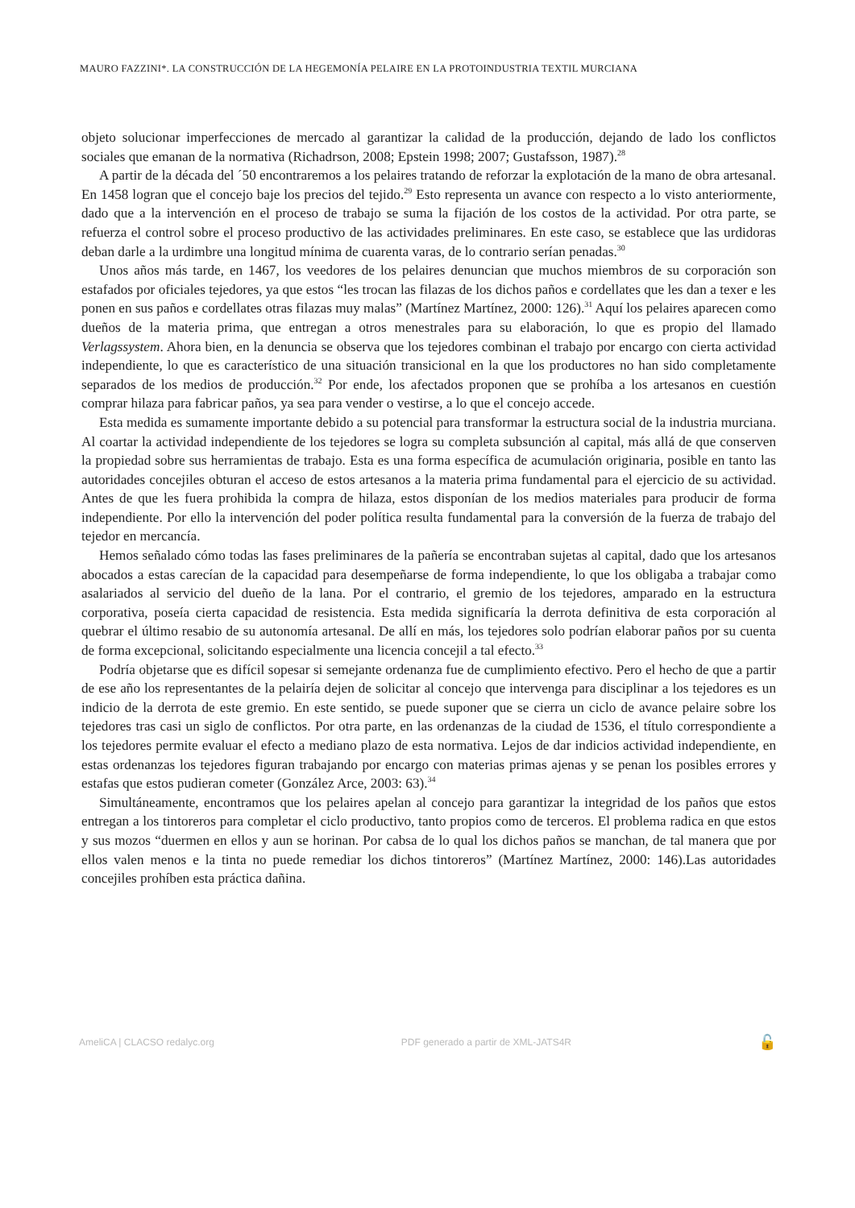MAURO FAZZINI*. LA CONSTRUCCIÓN DE LA HEGEMONÍA PELAIRE EN LA PROTOINDUSTRIA TEXTIL MURCIANA
objeto solucionar imperfecciones de mercado al garantizar la calidad de la producción, dejando de lado los conflictos sociales que emanan de la normativa (Richadrson, 2008; Epstein 1998; 2007; Gustafsson, 1987).<sup>28</sup>
A partir de la década del ´50 encontraremos a los pelaires tratando de reforzar la explotación de la mano de obra artesanal. En 1458 logran que el concejo baje los precios del tejido.<sup>29</sup> Esto representa un avance con respecto a lo visto anteriormente, dado que a la intervención en el proceso de trabajo se suma la fijación de los costos de la actividad. Por otra parte, se refuerza el control sobre el proceso productivo de las actividades preliminares. En este caso, se establece que las urdidoras deban darle a la urdimbre una longitud mínima de cuarenta varas, de lo contrario serían penadas.<sup>30</sup>
Unos años más tarde, en 1467, los veedores de los pelaires denuncian que muchos miembros de su corporación son estafados por oficiales tejedores, ya que estos “les trocan las filazas de los dichos paños e cordellates que les dan a texer e les ponen en sus paños e cordellates otras filazas muy malas” (Martínez Martínez, 2000: 126).<sup>31</sup> Aquí los pelaires aparecen como dueños de la materia prima, que entregan a otros menestrales para su elaboración, lo que es propio del llamado Verlagssystem. Ahora bien, en la denuncia se observa que los tejedores combinan el trabajo por encargo con cierta actividad independiente, lo que es característico de una situación transicional en la que los productores no han sido completamente separados de los medios de producción.<sup>32</sup> Por ende, los afectados proponen que se prohíba a los artesanos en cuestión comprar hilaza para fabricar paños, ya sea para vender o vestirse, a lo que el concejo accede.
Esta medida es sumamente importante debido a su potencial para transformar la estructura social de la industria murciana. Al coartar la actividad independiente de los tejedores se logra su completa subsunción al capital, más allá de que conserven la propiedad sobre sus herramientas de trabajo. Esta es una forma específica de acumulación originaria, posible en tanto las autoridades concejiles obturan el acceso de estos artesanos a la materia prima fundamental para el ejercicio de su actividad. Antes de que les fuera prohibida la compra de hilaza, estos disponían de los medios materiales para producir de forma independiente. Por ello la intervención del poder política resulta fundamental para la conversión de la fuerza de trabajo del tejedor en mercancía.
Hemos señalado cómo todas las fases preliminares de la pañería se encontraban sujetas al capital, dado que los artesanos abocados a estas carecían de la capacidad para desempeñarse de forma independiente, lo que los obligaba a trabajar como asalariados al servicio del dueño de la lana. Por el contrario, el gremio de los tejedores, amparado en la estructura corporativa, poseía cierta capacidad de resistencia. Esta medida significaría la derrota definitiva de esta corporación al quebrar el último resabio de su autonomía artesanal. De allí en más, los tejedores solo podrían elaborar paños por su cuenta de forma excepcional, solicitando especialmente una licencia concejil a tal efecto.<sup>33</sup>
Podría objetarse que es difícil sopesar si semejante ordenanza fue de cumplimiento efectivo. Pero el hecho de que a partir de ese año los representantes de la pelairía dejen de solicitar al concejo que intervenga para disciplinar a los tejedores es un indicio de la derrota de este gremio. En este sentido, se puede suponer que se cierra un ciclo de avance pelaire sobre los tejedores tras casi un siglo de conflictos. Por otra parte, en las ordenanzas de la ciudad de 1536, el título correspondiente a los tejedores permite evaluar el efecto a mediano plazo de esta normativa. Lejos de dar indicios actividad independiente, en estas ordenanzas los tejedores figuran trabajando por encargo con materias primas ajenas y se penan los posibles errores y estafas que estos pudieran cometer (González Arce, 2003: 63).<sup>34</sup>
Simultáneamente, encontramos que los pelaires apelan al concejo para garantizar la integridad de los paños que estos entregan a los tintoreros para completar el ciclo productivo, tanto propios como de terceros. El problema radica en que estos y sus mozos “duermen en ellos y aun se horinan. Por cabsa de lo qual los dichos paños se manchan, de tal manera que por ellos valen menos e la tinta no puede remediar los dichos tintoreros” (Martínez Martínez, 2000: 146).Las autoridades concejiles prohíben esta práctica dañina.
AmeliCA | CLACSO redalyc.org PDF generado a partir de XML-JATS4R 🔓